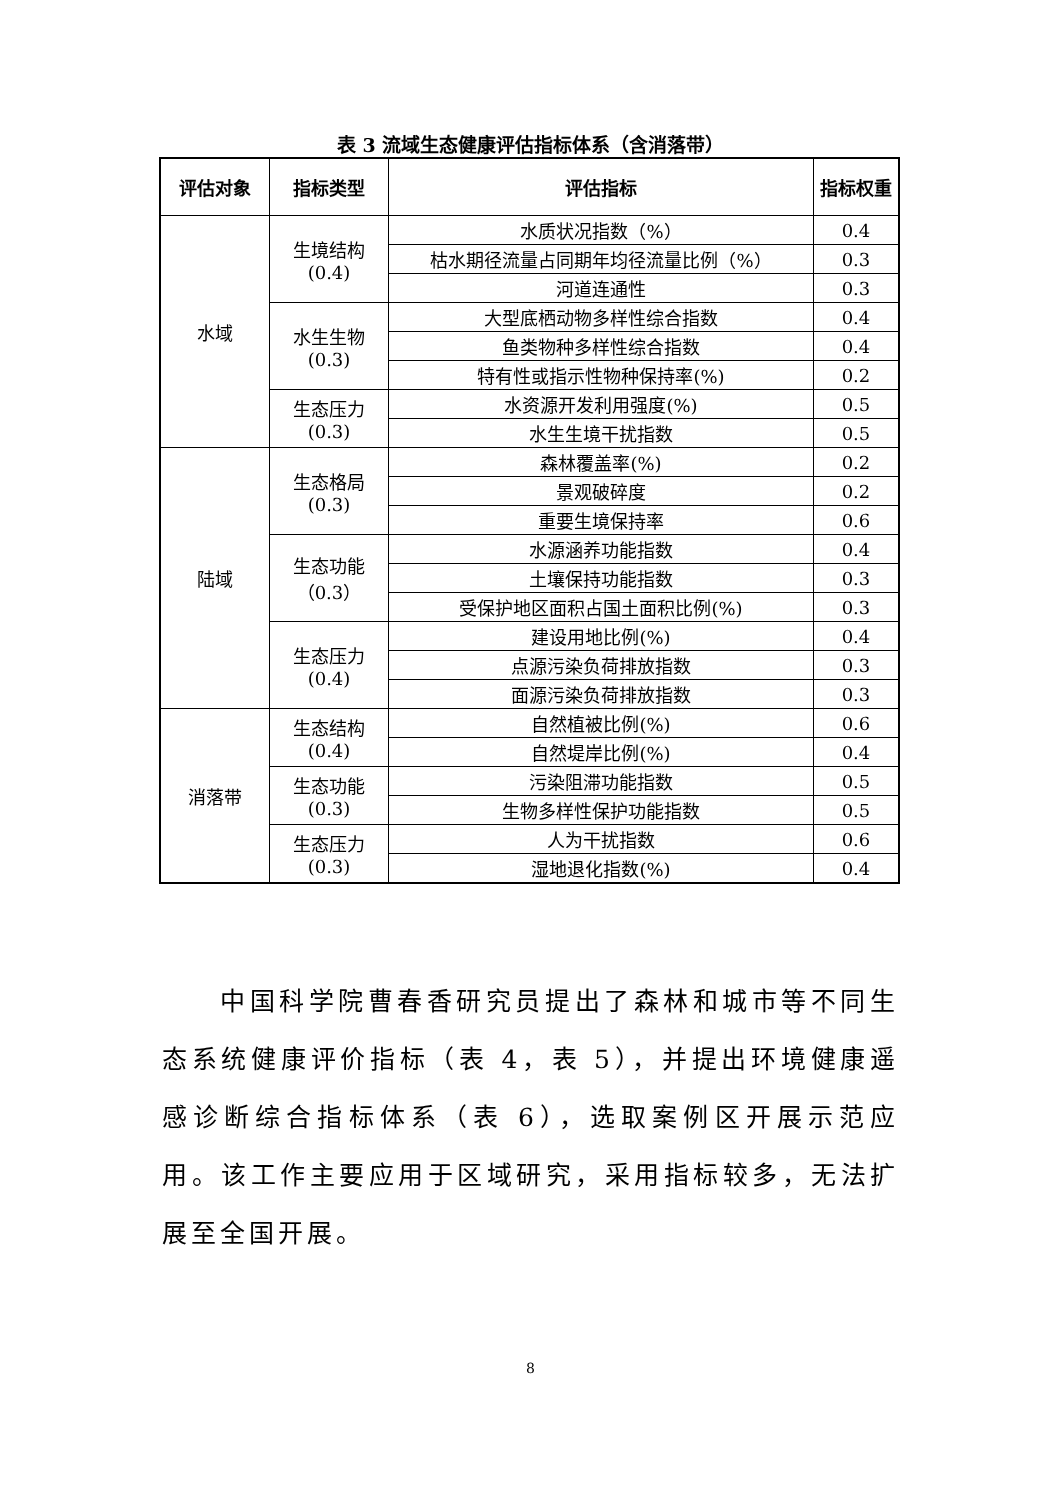表 3 流域生态健康评估指标体系（含消落带）
| 评估对象 | 指标类型 | 评估指标 | 指标权重 |
| --- | --- | --- | --- |
| 水域 | 生境结构 (0.4) | 水质状况指数（%） | 0.4 |
| | | 枯水期径流量占同期年均径流量比例（%） | 0.3 |
| | | 河道连通性 | 0.3 |
| | 水生生物 (0.3) | 大型底栖动物多样性综合指数 | 0.4 |
| | | 鱼类物种多样性综合指数 | 0.4 |
| | | 特有性或指示性物种保持率(%) | 0.2 |
| | 生态压力 (0.3) | 水资源开发利用强度(%) | 0.5 |
| | | 水生生境干扰指数 | 0.5 |
| 陆域 | 生态格局 (0.3) | 森林覆盖率(%) | 0.2 |
| | | 景观破碎度 | 0.2 |
| | | 重要生境保持率 | 0.6 |
| | 生态功能 （0.3） | 水源涵养功能指数 | 0.4 |
| | | 土壤保持功能指数 | 0.3 |
| | | 受保护地区面积占国土面积比例(%) | 0.3 |
| | 生态压力 (0.4) | 建设用地比例(%) | 0.4 |
| | | 点源污染负荷排放指数 | 0.3 |
| | | 面源污染负荷排放指数 | 0.3 |
| 消落带 | 生态结构 (0.4) | 自然植被比例(%) | 0.6 |
| | | 自然堤岸比例(%) | 0.4 |
| | 生态功能 (0.3) | 污染阻滞功能指数 | 0.5 |
| | | 生物多样性保护功能指数 | 0.5 |
| | 生态压力 (0.3) | 人为干扰指数 | 0.6 |
| | | 湿地退化指数(%) | 0.4 |
中国科学院曹春香研究员提出了森林和城市等不同生态系统健康评价指标（表 4，表 5），并提出环境健康遥感诊断综合指标体系（表 6），选取案例区开展示范应用。该工作主要应用于区域研究，采用指标较多，无法扩展至全国开展。
8